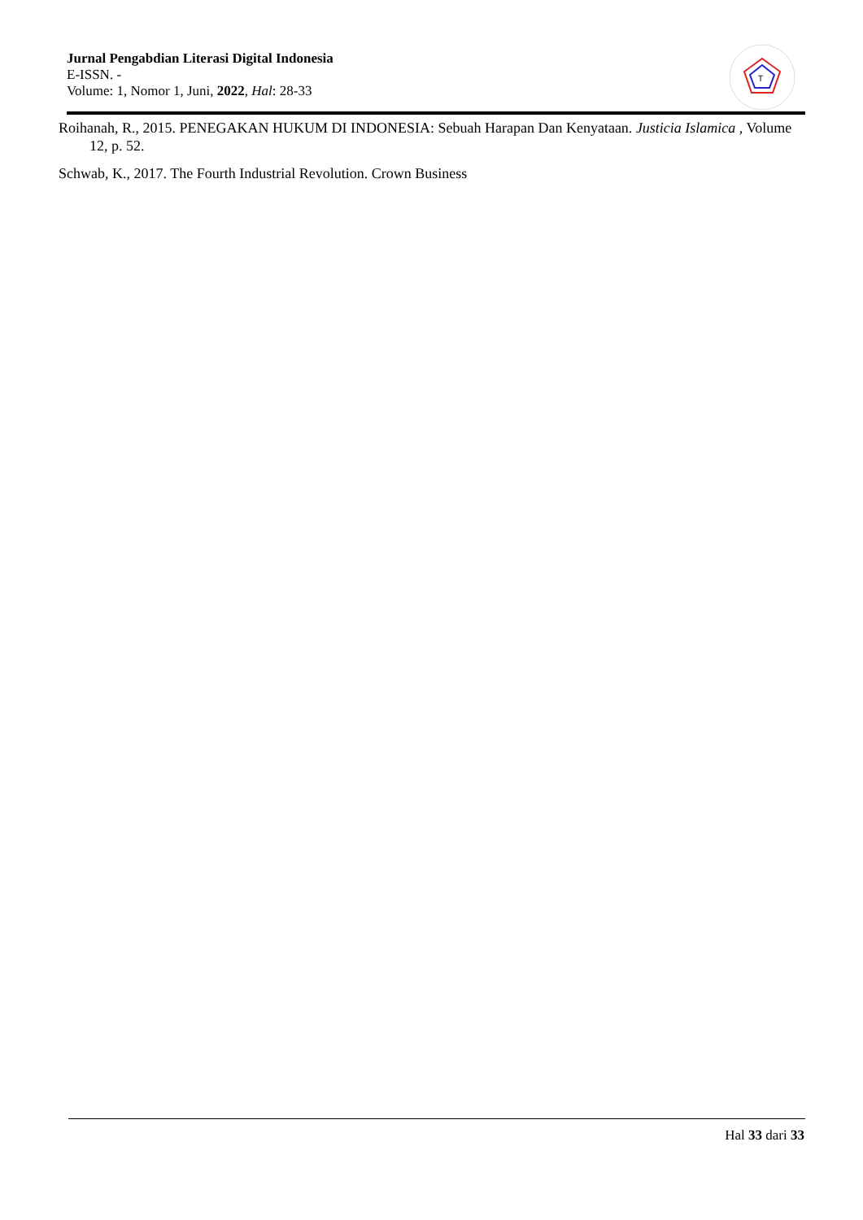Jurnal Pengabdian Literasi Digital Indonesia
E-ISSN. -
Volume: 1, Nomor 1, Juni, 2022, Hal: 28-33
T
Roihanah, R., 2015. PENEGAKAN HUKUM DI INDONESIA: Sebuah Harapan Dan Kenyataan. Justicia Islamica , Volume 12, p. 52.
Schwab, K., 2017. The Fourth Industrial Revolution. Crown Business
Hal 33 dari 33